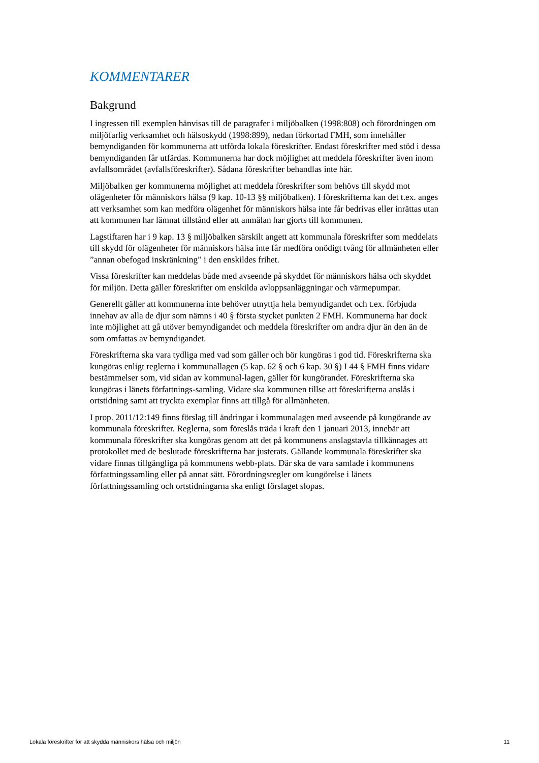KOMMENTARER
Bakgrund
I ingressen till exemplen hänvisas till de paragrafer i miljöbalken (1998:808) och förordningen om miljöfarlig verksamhet och hälsoskydd (1998:899), nedan förkortad FMH, som innehåller bemyndiganden för kommunerna att utförda lokala föreskrifter. Endast föreskrifter med stöd i dessa bemyndiganden får utfärdas. Kommunerna har dock möjlighet att meddela föreskrifter även inom avfallsområdet (avfallsföreskrifter). Sådana föreskrifter behandlas inte här.
Miljöbalken ger kommunerna möjlighet att meddela föreskrifter som behövs till skydd mot olägenheter för människors hälsa (9 kap. 10-13 §§ miljöbalken). I föreskrifterna kan det t.ex. anges att verksamhet som kan medföra olägenhet för människors hälsa inte får bedrivas eller inrättas utan att kommunen har lämnat tillstånd eller att anmälan har gjorts till kommunen.
Lagstiftaren har i 9 kap. 13 § miljöbalken särskilt angett att kommunala föreskrifter som meddelats till skydd för olägenheter för människors hälsa inte får medföra onödigt tvång för allmänheten eller ”annan obefogad inskränkning” i den enskildes frihet.
Vissa föreskrifter kan meddelas både med avseende på skyddet för människors hälsa och skyddet för miljön. Detta gäller föreskrifter om enskilda avloppsanläggningar och värmepumpar.
Generellt gäller att kommunerna inte behöver utnyttja hela bemyndigandet och t.ex. förbjuda innehav av alla de djur som nämns i 40 § första stycket punkten 2 FMH. Kommunerna har dock inte möjlighet att gå utöver bemyndigandet och meddela föreskrifter om andra djur än den än de som omfattas av bemyndigandet.
Föreskrifterna ska vara tydliga med vad som gäller och bör kungöras i god tid. Föreskrifterna ska kungöras enligt reglerna i kommunallagen (5 kap. 62 § och 6 kap. 30 §) I 44 § FMH finns vidare bestämmelser som, vid sidan av kommunal-lagen, gäller för kungörandet. Föreskrifterna ska kungöras i länets författnings-samling. Vidare ska kommunen tillse att föreskrifterna anslås i ortstidning samt att tryckta exemplar finns att tillgå för allmänheten.
I prop. 2011/12:149 finns förslag till ändringar i kommunalagen med avseende på kungörande av kommunala föreskrifter. Reglerna, som föreslås träda i kraft den 1 januari 2013, innebär att kommunala föreskrifter ska kungöras genom att det på kommunens anslagstavla tillkännages att protokollet med de beslutade föreskrifterna har justerats. Gällande kommunala föreskrifter ska vidare finnas tillgängliga på kommunens webb-plats. Där ska de vara samlade i kommunens författningssamling eller på annat sätt. Förordningsregler om kungörelse i länets författningssamling och ortstidningarna ska enligt förslaget slopas.
Lokala föreskrifter för att skydda människors hälsa och miljön 11